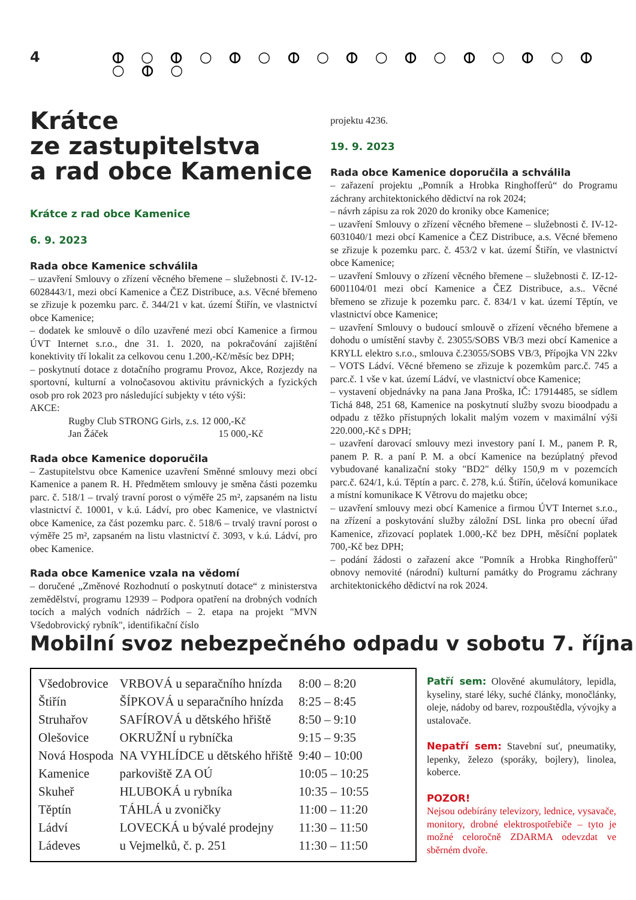4 ⦶ ○ ⦶ ○ ⦶ ○ ⦶ ○ ⦶ ○ ⦶ ○ ⦶ ○ ⦶ ○ ⦶ ○ ⦶ ○
Krátce
ze zastupitelstva
a rad obce Kamenice
Krátce z rad obce Kamenice
6. 9. 2023
Rada obce Kamenice schválila
– uzavření Smlouvy o zřízení věcného břemene – služebnosti č. IV-12-6028443/1, mezi obcí Kamenice a ČEZ Distribuce, a.s. Věcné břemeno se zřizuje k pozemku parc. č. 344/21 v kat. území Štiřín, ve vlastnictví obce Kamenice;
– dodatek ke smlouvě o dílo uzavřené mezi obcí Kamenice a firmou ÚVT Internet s.r.o., dne 31. 1. 2020, na pokračování zajištění konektivity tří lokalit za celkovou cenu 1.200,-Kč/měsíc bez DPH;
– poskytnutí dotace z dotačního programu Provoz, Akce, Rozjezdy na sportovní, kulturní a volnočasovou aktivitu právnických a fyzických osob pro rok 2023 pro následující subjekty v této výši:
AKCE:
Rugby Club STRONG Girls, z.s. 12 000,-Kč
Jan Žáček 15 000,-Kč
Rada obce Kamenice doporučila
– Zastupitelstvu obce Kamenice uzavření Směnné smlouvy mezi obcí Kamenice a panem R. H. Předmětem smlouvy je směna části pozemku parc. č. 518/1 – trvalý travní porost o výměře 25 m², zapsaném na listu vlastnictví č. 10001, v k.ú. Ládví, pro obec Kamenice, ve vlastnictví obce Kamenice, za část pozemku parc. č. 518/6 – trvalý travní porost o výměře 25 m², zapsaném na listu vlastnictví č. 3093, v k.ú. Ládví, pro obec Kamenice.
Rada obce Kamenice vzala na vědomí
– doručené „Změnové Rozhodnutí o poskytnutí dotace“ z ministerstva zemědělství, programu 12939 – Podpora opatření na drobných vodních tocích a malých vodních nádržích – 2. etapa na projekt "MVN Všedobrovický rybník", identifikační číslo
projektu 4236.
19. 9. 2023
Rada obce Kamenice doporučila a schválila
– zařazení projektu „Pomník a Hrobka Ringhofferů“ do Programu záchrany architektonického dědictví na rok 2024;
– návrh zápisu za rok 2020 do kroniky obce Kamenice;
– uzavření Smlouvy o zřízení věcného břemene – služebnosti č. IV-12-6031040/1 mezi obcí Kamenice a ČEZ Distribuce, a.s. Věcné břemeno se zřizuje k pozemku parc. č. 453/2 v kat. území Štiřín, ve vlastnictví obce Kamenice;
– uzavření Smlouvy o zřízení věcného břemene – služebnosti č. IZ-12-6001104/01 mezi obcí Kamenice a ČEZ Distribuce, a.s.. Věcné břemeno se zřizuje k pozemku parc. č. 834/1 v kat. území Těptín, ve vlastnictví obce Kamenice;
– uzavření Smlouvy o budoucí smlouvě o zřízení věcného břemene a dohodu o umístění stavby č. 23055/SOBS VB/3 mezi obcí Kamenice a KRYLL elektro s.r.o., smlouva č.23055/SOBS VB/3, Přípojka VN 22kv – VOTS Ládví. Věcné břemeno se zřizuje k pozemkům parc.č. 745 a parc.č. 1 vše v kat. území Ládví, ve vlastnictví obce Kamenice;
– vystavení objednávky na pana Jana Proška, IČ: 17914485, se sídlem Tichá 848, 251 68, Kamenice na poskytnutí služby svozu bioodpadu a odpadu z těžko přístupných lokalit malým vozem v maximální výši 220.000,-Kč s DPH;
– uzavření darovací smlouvy mezi investory paní I. M., panem P. R, panem P. R. a paní P. M. a obcí Kamenice na bezúplatný převod vybudované kanalizační stoky "BD2" délky 150,9 m v pozemcích parc.č. 624/1, k.ú. Těptín a parc. č. 278, k.ú. Štiřín, účelová komunikace a místní komunikace K Větrovu do majetku obce;
– uzavření smlouvy mezi obcí Kamenice a firmou ÚVT Internet s.r.o., na zřízení a poskytování služby záložní DSL linka pro obecní úřad Kamenice, zřizovací poplatek 1.000,-Kč bez DPH, měsíční poplatek 700,-Kč bez DPH;
– podání žádosti o zařazení akce "Pomník a Hrobka Ringhofferů" obnovy nemovité (národní) kulturní památky do Programu záchrany architektonického dědictví na rok 2024.
Mobilní svoz nebezpečného odpadu v sobotu 7. října
| Všedobrovice | VRBOVÁ u separačního hnízda | 8:00 – 8:20 |
| Štiřín | ŠÍPKOVÁ u separačního hnízda | 8:25 – 8:45 |
| Struhařov | SAFÍROVÁ u dětského hřiště | 8:50 – 9:10 |
| Olešovice | OKRUŽNÍ u rybníčka | 9:15 – 9:35 |
| Nová Hospoda | NA VYHLÍDCE u dětského hřiště | 9:40 – 10:00 |
| Kamenice | parkoviště ZA OÚ | 10:05 – 10:25 |
| Skuheř | HLUBOKÁ u rybníka | 10:35 – 10:55 |
| Těptín | TÁHLÁ u zvoničky | 11:00 – 11:20 |
| Ládví | LOVECKÁ u bývalé prodejny | 11:30 – 11:50 |
| Ládeves | u Vejmelků, č. p. 251 | 11:30 – 11:50 |
Patří sem: Olověné akumulátory, lepidla, kyseliny, staré léky, suché články, monočlánky, oleje, nádoby od barev, rozpouštědla, vývojky a ustalovače.
Nepatří sem: Stavební suť, pneumatiky, lepenky, železo (sporáky, bojlery), linolea, koberce.
POZOR!
Nejsou odebírány televizory, lednice, vysavače, monitory, drobné elektrospotřebiče – tyto je možné celoročně ZDARMA odevzdat ve sběrném dvoře.